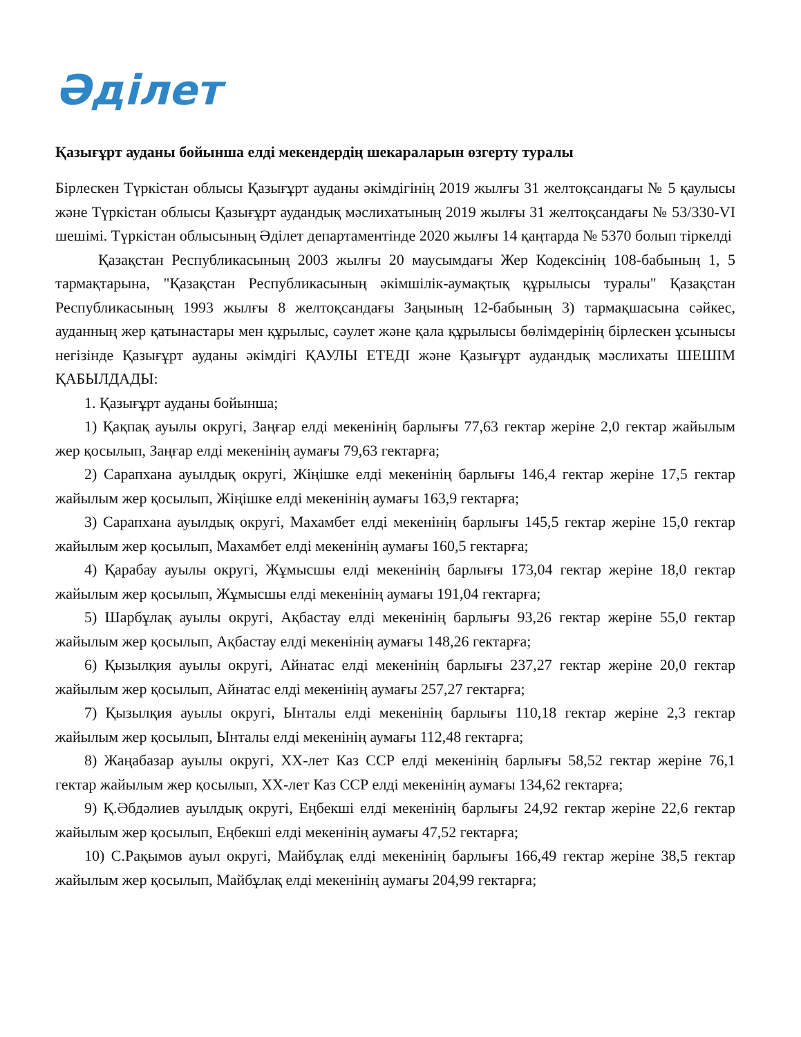Әділет
Қазығұрт ауданы бойынша елді мекендердің шекараларын өзгерту туралы
Бірлескен Түркістан облысы Қазығұрт ауданы әкімдігінің 2019 жылғы 31 желтоқсандағы № 5 қаулысы және Түркістан облысы Қазығұрт аудандық мәслихатының 2019 жылғы 31 желтоқсандағы № 53/330-VI шешімі. Түркістан облысының Әділет департаментінде 2020 жылғы 14 қаңтарда № 5370 болып тіркелді
Қазақстан Республикасының 2003 жылғы 20 маусымдағы Жер Кодексінің 108-бабының 1, 5 тармақтарына, "Қазақстан Республикасының әкімшілік-аумақтық құрылысы туралы" Қазақстан Республикасының 1993 жылғы 8 желтоқсандағы Заңының 12-бабының 3) тармақшасына сәйкес, ауданның жер қатынастары мен құрылыс, сәулет және қала құрылысы бөлімдерінің бірлескен ұсынысы негізінде Қазығұрт ауданы әкімдігі ҚАУЛЫ ЕТЕДІ және Қазығұрт аудандық мәслихаты ШЕШІМ ҚАБЫЛДАДЫ:
1. Қазығұрт ауданы бойынша;
1) Қақпақ ауылы округі, Заңғар елді мекенінің барлығы 77,63 гектар жеріне 2,0 гектар жайылым жер қосылып, Заңғар елді мекенінің аумағы 79,63 гектарға;
2) Сарапхана ауылдық округі, Жіңішке елді мекенінің барлығы 146,4 гектар жеріне 17,5 гектар жайылым жер қосылып, Жіңішке елді мекенінің аумағы 163,9 гектарға;
3) Сарапхана ауылдық округі, Махамбет елді мекенінің барлығы 145,5 гектар жеріне 15,0 гектар жайылым жер қосылып, Махамбет елді мекенінің аумағы 160,5 гектарға;
4) Қарабау ауылы округі, Жұмысшы елді мекенінің барлығы 173,04 гектар жеріне 18,0 гектар жайылым жер қосылып, Жұмысшы елді мекенінің аумағы 191,04 гектарға;
5) Шарбұлақ ауылы округі, Ақбастау елді мекенінің барлығы 93,26 гектар жеріне 55,0 гектар жайылым жер қосылып, Ақбастау елді мекенінің аумағы 148,26 гектарға;
6) Қызылқия ауылы округі, Айнатас елді мекенінің барлығы 237,27 гектар жеріне 20,0 гектар жайылым жер қосылып, Айнатас елді мекенінің аумағы 257,27 гектарға;
7) Қызылқия ауылы округі, Ынталы елді мекенінің барлығы 110,18 гектар жеріне 2,3 гектар жайылым жер қосылып, Ынталы елді мекенінің аумағы 112,48 гектарға;
8) Жаңабазар ауылы округі, ХХ-лет Каз ССР елді мекенінің барлығы 58,52 гектар жеріне 76,1 гектар жайылым жер қосылып, ХХ-лет Каз ССР елді мекенінің аумағы 134,62 гектарға;
9) Қ.Әбдәлиев ауылдық округі, Еңбекші елді мекенінің барлығы 24,92 гектар жеріне 22,6 гектар жайылым жер қосылып, Еңбекші елді мекенінің аумағы 47,52 гектарға;
10) С.Рақымов ауыл округі, Майбұлақ елді мекенінің барлығы 166,49 гектар жеріне 38,5 гектар жайылым жер қосылып, Майбұлақ елді мекенінің аумағы 204,99 гектарға;